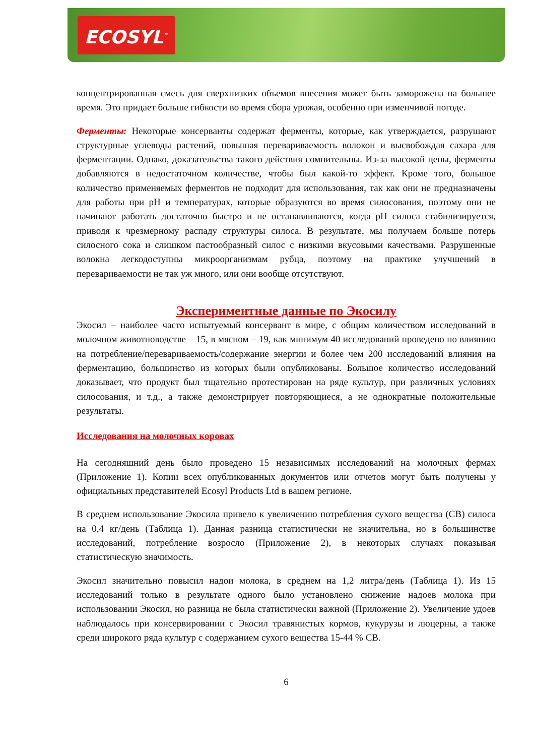ECOSYL<sup>™</sup>
концентрированная смесь для сверхнизких объемов внесения может быть заморожена на большее время. Это придает больше гибкости во время сбора урожая, особенно при изменчивой погоде.
Ферменты: Некоторые консерванты содержат ферменты, которые, как утверждается, разрушают структурные углеводы растений, повышая перевариваемость волокон и высвобождая сахара для ферментации. Однако, доказательства такого действия сомнительны. Из-за высокой цены, ферменты добавляются в недостаточном количестве, чтобы был какой-то эффект. Кроме того, большое количество применяемых ферментов не подходит для использования, так как они не предназначены для работы при pH и температурах, которые образуются во время силосования, поэтому они не начинают работать достаточно быстро и не останавливаются, когда pH силоса стабилизируется, приводя к чрезмерному распаду структуры силоса. В результате, мы получаем больше потерь силосного сока и слишком пастообразный силос с низкими вкусовыми качествами. Разрушенные волокна легкодоступны микроорганизмам рубца, поэтому на практике улучшений в перевариваемости не так уж много, или они вообще отсутствуют.
Экспериментные данные по Экосилу
Экосил – наиболее часто испытуемый консервант в мире, с общим количеством исследований в молочном животноводстве – 15, в мясном – 19, как минимум 40 исследований проведено по влиянию на потребление/перевариваемость/содержание энергии и более чем 200 исследований влияния на ферментацию, большинство из которых были опубликованы. Большое количество исследований доказывает, что продукт был тщательно протестирован на ряде культур, при различных условиях силосования, и т.д., а также демонстрирует повторяющиеся, а не однократные положительные результаты.
Исследования на молочных коровах
На сегодняшний день было проведено 15 независимых исследований на молочных фермах (Приложение 1). Копии всех опубликованных документов или отчетов могут быть получены у официальных представителей Ecosyl Products Ltd в вашем регионе.
В среднем использование Экосила привело к увеличению потребления сухого вещества (СВ) силоса на 0,4 кг/день (Таблица 1). Данная разница статистически не значительна, но в большинстве исследований, потребление возросло (Приложение 2), в некоторых случаях показывая статистическую значимость.
Экосил значительно повысил надои молока, в среднем на 1,2 литра/день (Таблица 1). Из 15 исследований только в результате одного было установлено снижение надоев молока при использовании Экосил, но разница не была статистически важной (Приложение 2). Увеличение удоев наблюдалось при консервировании с Экосил травянистых кормов, кукурузы и люцерны, а также среди широкого ряда культур с содержанием сухого вещества 15-44 % СВ.
6